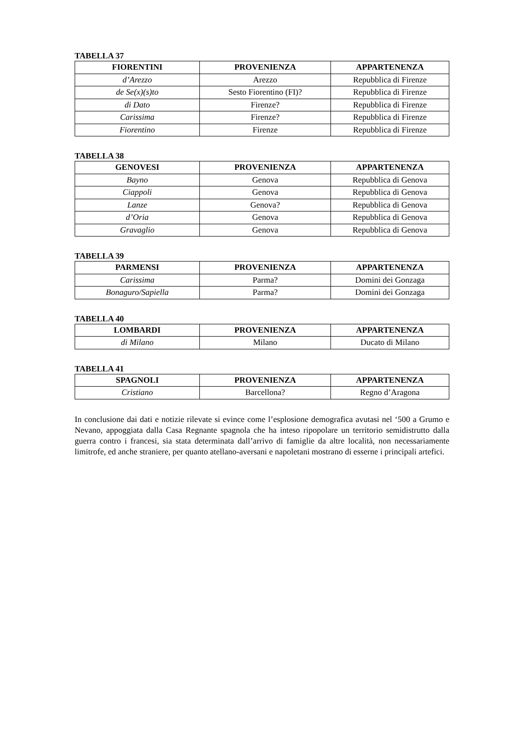TABELLA 37
| FIORENTINI | PROVENIENZA | APPARTENENZA |
| --- | --- | --- |
| d’Arezzo | Arezzo | Repubblica di Firenze |
| de Se(x)(s)to | Sesto Fiorentino (FI)? | Repubblica di Firenze |
| di Dato | Firenze? | Repubblica di Firenze |
| Carissima | Firenze? | Repubblica di Firenze |
| Fiorentino | Firenze | Repubblica di Firenze |
TABELLA 38
| GENOVESI | PROVENIENZA | APPARTENENZA |
| --- | --- | --- |
| Bayno | Genova | Repubblica di Genova |
| Ciappoli | Genova | Repubblica di Genova |
| Lanze | Genova? | Repubblica di Genova |
| d’Oria | Genova | Repubblica di Genova |
| Gravaglio | Genova | Repubblica di Genova |
TABELLA 39
| PARMENSI | PROVENIENZA | APPARTENENZA |
| --- | --- | --- |
| Carissima | Parma? | Domini dei Gonzaga |
| Bonaguro/Sapiella | Parma? | Domini dei Gonzaga |
TABELLA 40
| LOMBARDI | PROVENIENZA | APPARTENENZA |
| --- | --- | --- |
| di Milano | Milano | Ducato di Milano |
TABELLA 41
| SPAGNOLI | PROVENIENZA | APPARTENENZA |
| --- | --- | --- |
| Cristiano | Barcellona? | Regno d’Aragona |
In conclusione dai dati e notizie rilevate si evince come l’esplosione demografica avutasi nel ‘500 a Grumo e Nevano, appoggiata dalla Casa Regnante spagnola che ha inteso ripopolare un territorio semidistrutto dalla guerra contro i francesi, sia stata determinata dall’arrivo di famiglie da altre località, non necessariamente limitrofe, ed anche straniere, per quanto atellano-aversani e napoletani mostrano di esserne i principali artefici.